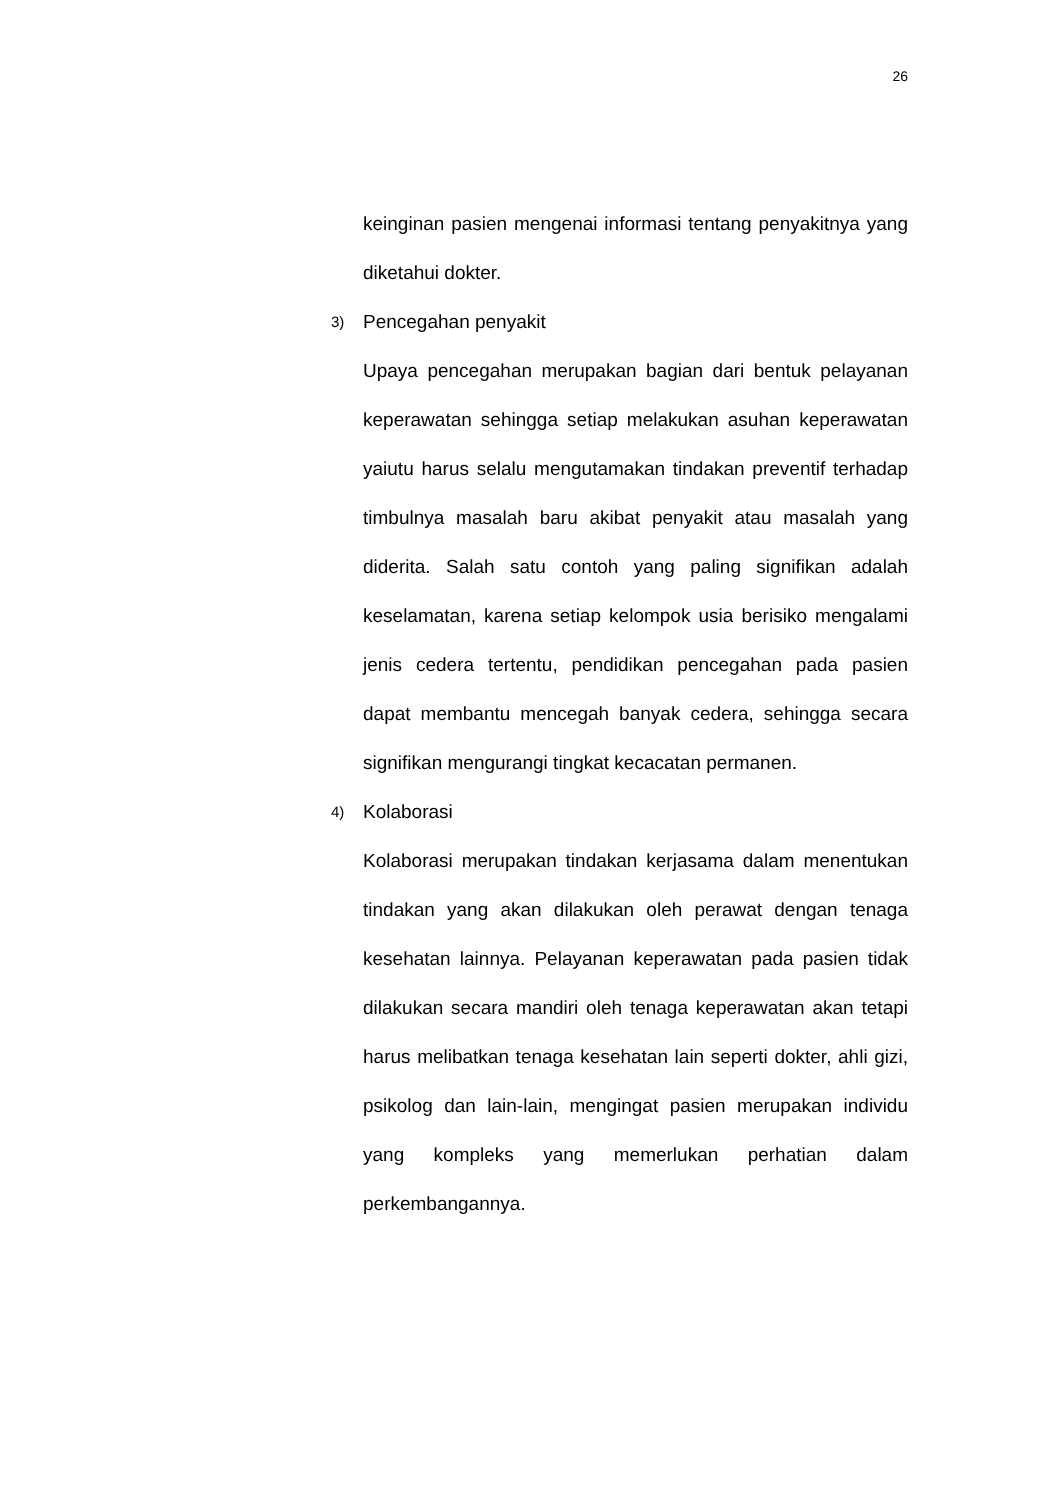26
keinginan pasien mengenai informasi tentang penyakitnya yang diketahui dokter.
3) Pencegahan penyakit
Upaya pencegahan merupakan bagian dari bentuk pelayanan keperawatan sehingga setiap melakukan asuhan keperawatan yaiutu harus selalu mengutamakan tindakan preventif terhadap timbulnya masalah baru akibat penyakit atau masalah yang diderita. Salah satu contoh yang paling signifikan adalah keselamatan, karena setiap kelompok usia berisiko mengalami jenis cedera tertentu, pendidikan pencegahan pada pasien dapat membantu mencegah banyak cedera, sehingga secara signifikan mengurangi tingkat kecacatan permanen.
4) Kolaborasi
Kolaborasi merupakan tindakan kerjasama dalam menentukan tindakan yang akan dilakukan oleh perawat dengan tenaga kesehatan lainnya. Pelayanan keperawatan pada pasien tidak dilakukan secara mandiri oleh tenaga keperawatan akan tetapi harus melibatkan tenaga kesehatan lain seperti dokter, ahli gizi, psikolog dan lain-lain, mengingat pasien merupakan individu yang kompleks yang memerlukan perhatian dalam perkembangannya.